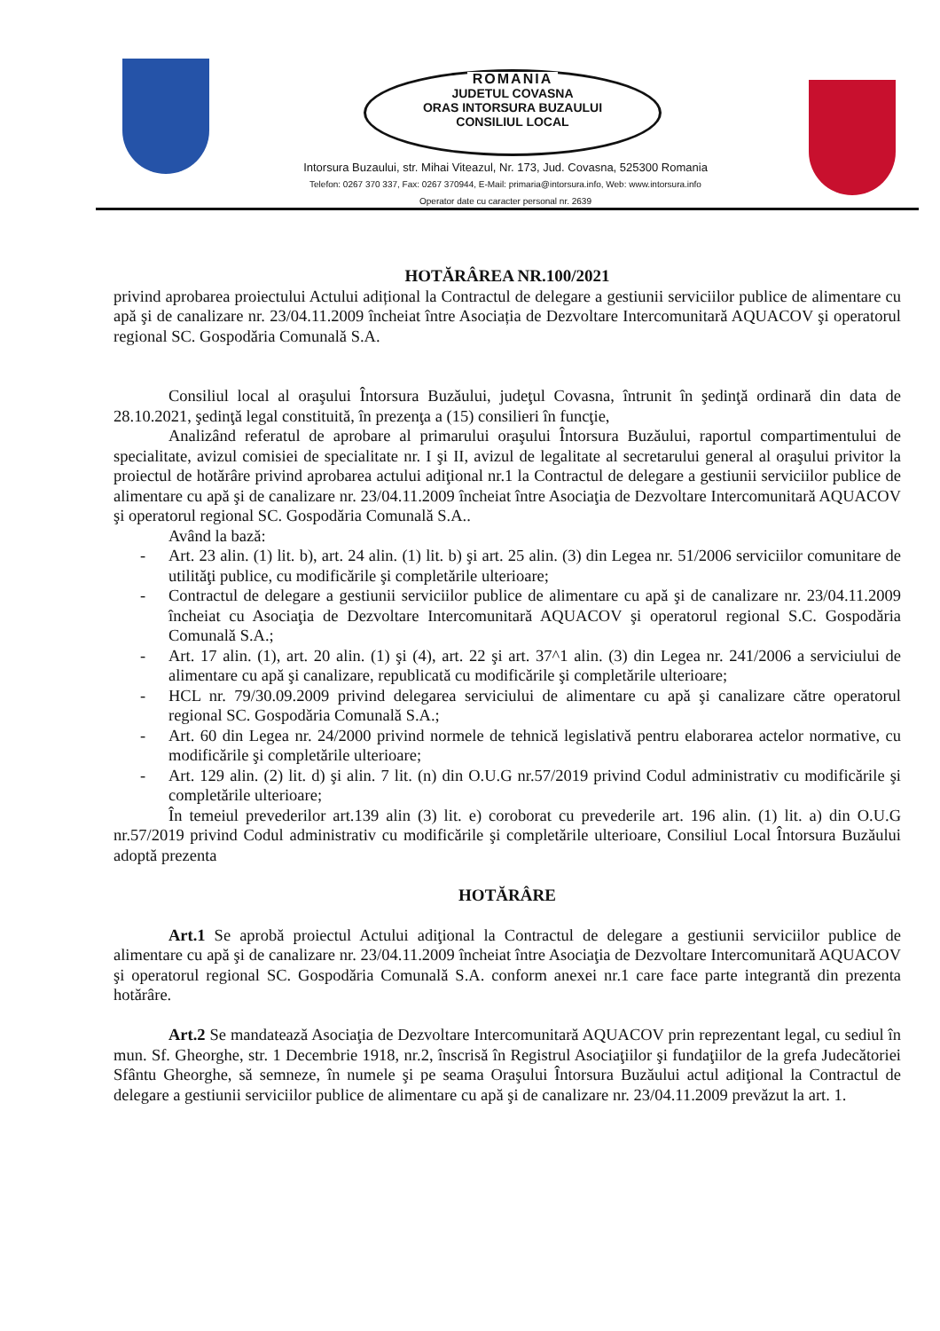ROMANIA
JUDETUL COVASNA
ORAS INTORSURA BUZAULUI
CONSILIUL LOCAL
Intorsura Buzaului, str. Mihai Viteazul, Nr. 173, Jud. Covasna, 525300 Romania
Telefon: 0267 370 337, Fax: 0267 370944, E-Mail: primaria@intorsura.info, Web: www.intorsura.info
Operator date cu caracter personal nr. 2639
HOTĂRÂREA NR.100/2021
privind aprobarea proiectului Actului adițional la Contractul de delegare a gestiunii serviciilor publice de alimentare cu apă şi de canalizare nr. 23/04.11.2009 încheiat între Asociația de Dezvoltare Intercomunitară AQUACOV şi operatorul regional SC. Gospodăria Comunală S.A.
Consiliul local al oraşului Întorsura Buzăului, judeţul Covasna, întrunit în şedinţă ordinară din data de 28.10.2021, şedinţă legal constituită, în prezenţa a (15) consilieri în funcţie,
Analizând referatul de aprobare al primarului oraşului Întorsura Buzăului, raportul compartimentului de specialitate, avizul comisiei de specialitate nr. I şi II, avizul de legalitate al secretarului general al oraşului privitor la proiectul de hotărâre privind aprobarea actului adiţional nr.1 la Contractul de delegare a gestiunii serviciilor publice de alimentare cu apă şi de canalizare nr. 23/04.11.2009 încheiat între Asociaţia de Dezvoltare Intercomunitară AQUACOV şi operatorul regional SC. Gospodăria Comunală S.A..
Având la bază:
- Art. 23 alin. (1) lit. b), art. 24 alin. (1) lit. b) şi art. 25 alin. (3) din Legea nr. 51/2006 serviciilor comunitare de utilităţi publice, cu modificările şi completările ulterioare;
- Contractul de delegare a gestiunii serviciilor publice de alimentare cu apă şi de canalizare nr. 23/04.11.2009 încheiat cu Asociaţia de Dezvoltare Intercomunitară AQUACOV şi operatorul regional S.C. Gospodăria Comunală S.A.;
- Art. 17 alin. (1), art. 20 alin. (1) şi (4), art. 22 şi art. 37^1 alin. (3) din Legea nr. 241/2006 a serviciului de alimentare cu apă şi canalizare, republicată cu modificările şi completările ulterioare;
- HCL nr. 79/30.09.2009 privind delegarea serviciului de alimentare cu apă şi canalizare către operatorul regional SC. Gospodăria Comunală S.A.;
- Art. 60 din Legea nr. 24/2000 privind normele de tehnică legislativă pentru elaborarea actelor normative, cu modificările şi completările ulterioare;
- Art. 129 alin. (2) lit. d) şi alin. 7 lit. (n) din O.U.G nr.57/2019 privind Codul administrativ cu modificările şi completările ulterioare;
În temeiul prevederilor art.139 alin (3) lit. e) coroborat cu prevederile art. 196 alin. (1) lit. a) din O.U.G nr.57/2019 privind Codul administrativ cu modificările şi completările ulterioare, Consiliul Local Întorsura Buzăului adoptă prezenta
HOTĂRÂRE
Art.1 Se aprobă proiectul Actului adiţional la Contractul de delegare a gestiunii serviciilor publice de alimentare cu apă şi de canalizare nr. 23/04.11.2009 încheiat între Asociaţia de Dezvoltare Intercomunitară AQUACOV şi operatorul regional SC. Gospodăria Comunală S.A. conform anexei nr.1 care face parte integrantă din prezenta hotărâre.
Art.2 Se mandatează Asociaţia de Dezvoltare Intercomunitară AQUACOV prin reprezentant legal, cu sediul în mun. Sf. Gheorghe, str. 1 Decembrie 1918, nr.2, înscrisă în Registrul Asociaţiilor şi fundaţiilor de la grefa Judecătoriei Sfântu Gheorghe, să semneze, în numele şi pe seama Oraşului Întorsura Buzăului actul adiţional la Contractul de delegare a gestiunii serviciilor publice de alimentare cu apă şi de canalizare nr. 23/04.11.2009 prevăzut la art. 1.